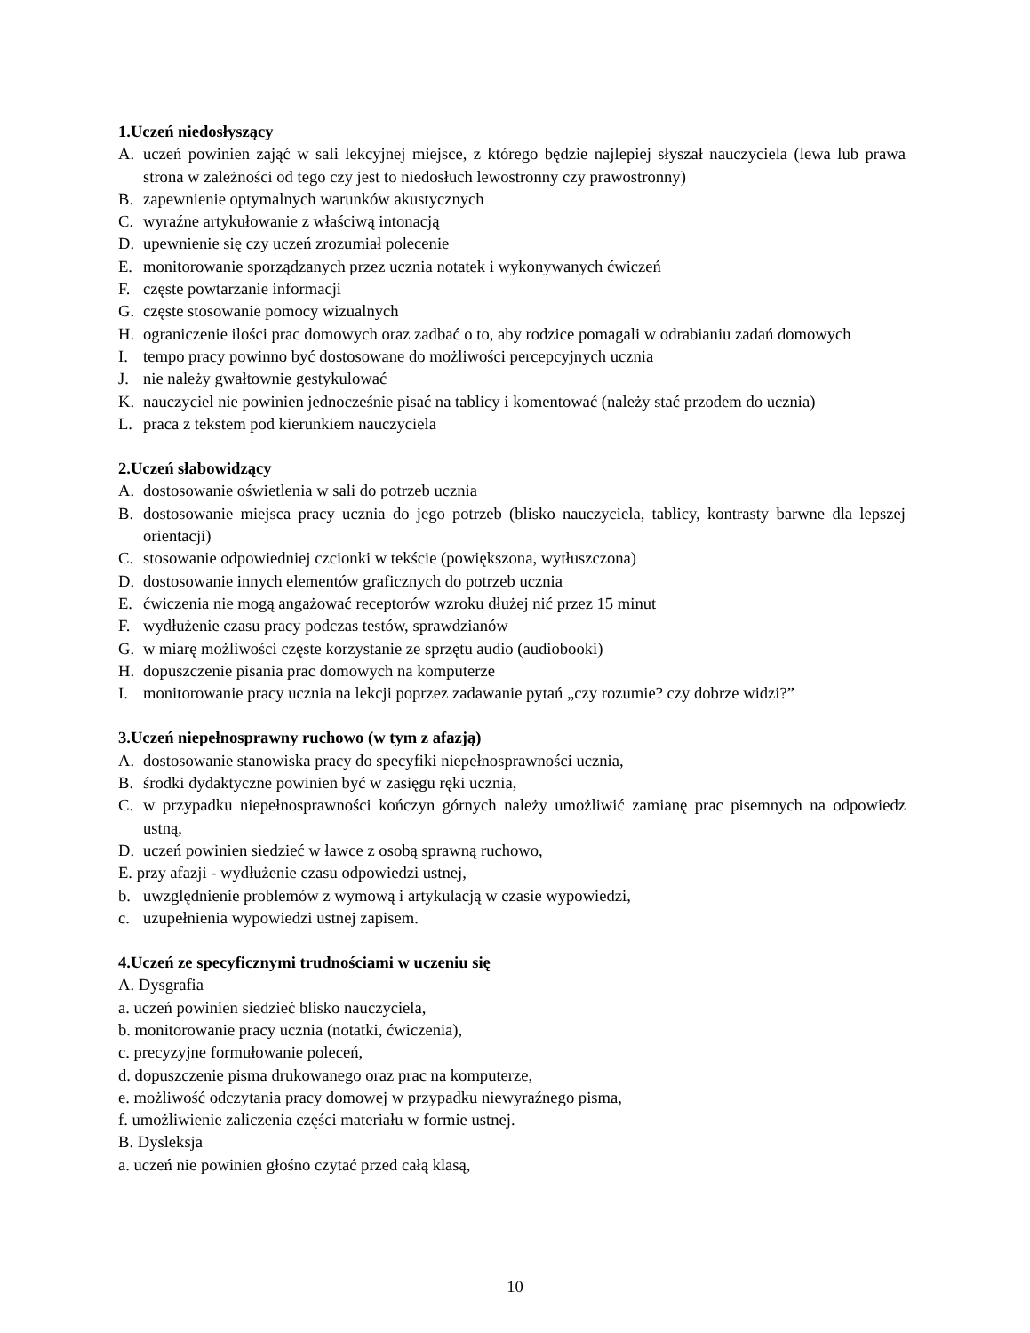1.Uczeń niedosłyszący
A. uczeń powinien zająć w sali lekcyjnej miejsce, z którego będzie najlepiej słyszał nauczyciela (lewa lub prawa strona w zależności od tego czy jest to niedosłuch lewostronny czy prawostronny)
B. zapewnienie optymalnych warunków akustycznych
C. wyraźne artykułowanie z właściwą intonacją
D. upewnienie się czy uczeń zrozumiał polecenie
E. monitorowanie sporządzanych przez ucznia notatek i wykonywanych ćwiczeń
F. częste powtarzanie informacji
G. częste stosowanie pomocy wizualnych
H. ograniczenie ilości prac domowych oraz zadbać o to, aby rodzice pomagali w odrabianiu zadań domowych
I. tempo pracy powinno być dostosowane do możliwości percepcyjnych ucznia
J. nie należy gwałtownie gestykulować
K. nauczyciel nie powinien jednocześnie pisać na tablicy i komentować (należy stać przodem do ucznia)
L. praca z tekstem pod kierunkiem nauczyciela
2.Uczeń słabowidzący
A. dostosowanie oświetlenia w sali do potrzeb ucznia
B. dostosowanie miejsca pracy ucznia do jego potrzeb (blisko nauczyciela, tablicy, kontrasty barwne dla lepszej orientacji)
C. stosowanie odpowiedniej czcionki w tekście (powiększona, wytłuszczona)
D. dostosowanie innych elementów graficznych do potrzeb ucznia
E. ćwiczenia nie mogą angażować receptorów wzroku dłużej nić przez 15 minut
F. wydłużenie czasu pracy podczas testów, sprawdzianów
G. w miarę możliwości częste korzystanie ze sprzętu audio (audiobooki)
H. dopuszczenie pisania prac domowych na komputerze
I. monitorowanie pracy ucznia na lekcji poprzez zadawanie pytań „czy rozumie? czy dobrze widzi?”
3.Uczeń niepełnosprawny ruchowo (w tym z afazją)
A. dostosowanie stanowiska pracy do specyfiki niepełnosprawności ucznia,
B. środki dydaktyczne powinien być w zasięgu ręki ucznia,
C. w przypadku niepełnosprawności kończyn górnych należy umożliwić zamianę prac pisemnych na odpowiedz ustną,
D. uczeń powinien siedzieć w ławce z osobą sprawną ruchowo,
E. przy afazji - wydłużenie czasu odpowiedzi ustnej,
b. uwzględnienie problemów z wymową i artykulacją w czasie wypowiedzi,
c. uzupełnienia wypowiedzi ustnej zapisem.
4.Uczeń ze specyficznymi trudnościami w uczeniu się
A. Dysgrafia
a. uczeń powinien siedzieć blisko nauczyciela,
b. monitorowanie pracy ucznia (notatki, ćwiczenia),
c. precyzyjne formułowanie poleceń,
d. dopuszczenie pisma drukowanego oraz prac na komputerze,
e. możliwość odczytania pracy domowej w przypadku niewyraźnego pisma,
f. umożliwienie zaliczenia części materiału w formie ustnej.
B. Dysleksja
a. uczeń nie powinien głośno czytać przed całą klasą,
10